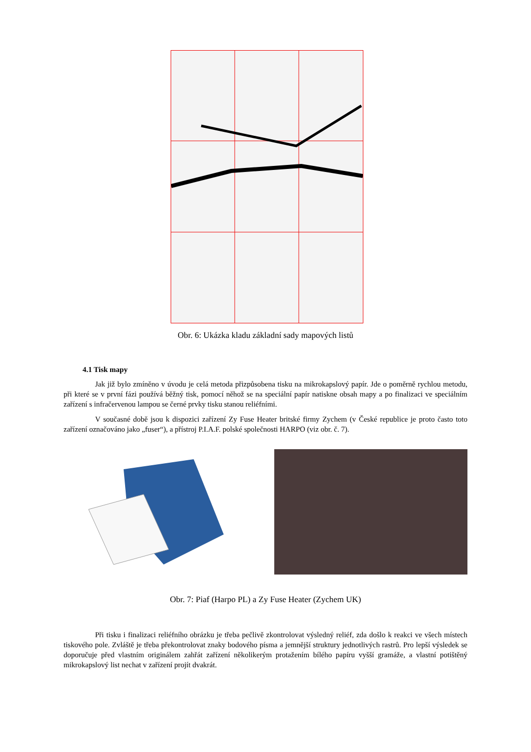Obr. 6: Ukázka kladu základní sady mapových listů
4.1 Tisk mapy
Jak již bylo zmíněno v úvodu je celá metoda přizpůsobena tisku na mikrokapslový papír. Jde o poměrně rychlou metodu, při které se v první fázi používá běžný tisk, pomocí něhož se na speciální papír natiskne obsah mapy a po finalizaci ve speciálním zařízení s infračervenou lampou se černé prvky tisku stanou reliéfními.
V současné době jsou k dispozici zařízení Zy Fuse Heater britské firmy Zychem (v České republice je proto často toto zařízení označováno jako „fuser“), a přístroj P.I.A.F. polské společnosti HARPO (viz obr. č. 7).
Obr. 7: Piaf (Harpo PL) a Zy Fuse Heater (Zychem UK)
Při tisku i finalizaci reliéfního obrázku je třeba pečlivě zkontrolovat výsledný reliéf, zda došlo k reakci ve všech místech tiskového pole. Zvláště je třeba překontrolovat znaky bodového písma a jemnější struktury jednotlivých rastrů. Pro lepší výsledek se doporučuje před vlastním originálem zahřát zařízení několikerým protažením bílého papíru vyšší gramáže, a vlastní potištěný mikrokapslový list nechat v zařízení projít dvakrát.